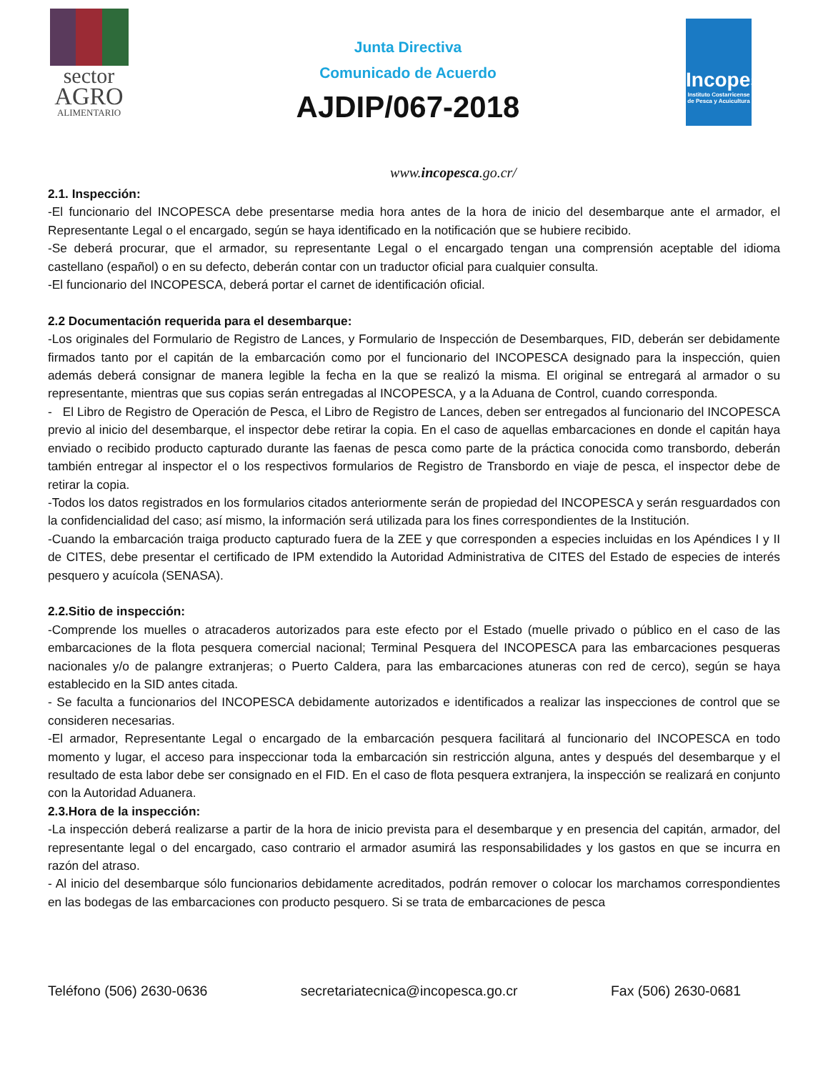sector
AGRO
ALIMENTARIO
Junta Directiva
Comunicado de Acuerdo
AJDIP/067-2018
Incopesca
Instituto Costarricense de Pesca y Acuicultura
www.incopesca.go.cr/
2.1. Inspección:
-El funcionario del INCOPESCA debe presentarse media hora antes de la hora de inicio del desembarque ante el armador, el Representante Legal o el encargado, según se haya identificado en la notificación que se hubiere recibido.
-Se deberá procurar, que el armador, su representante Legal o el encargado tengan una comprensión aceptable del idioma castellano (español) o en su defecto, deberán contar con un traductor oficial para cualquier consulta.
-El funcionario del INCOPESCA, deberá portar el carnet de identificación oficial.
2.2 Documentación requerida para el desembarque:
-Los originales del Formulario de Registro de Lances, y Formulario de Inspección de Desembarques, FID, deberán ser debidamente firmados tanto por el capitán de la embarcación como por el funcionario del INCOPESCA designado para la inspección, quien además deberá consignar de manera legible la fecha en la que se realizó la misma. El original se entregará al armador o su representante, mientras que sus copias serán entregadas al INCOPESCA, y a la Aduana de Control, cuando corresponda.
- El Libro de Registro de Operación de Pesca, el Libro de Registro de Lances, deben ser entregados al funcionario del INCOPESCA previo al inicio del desembarque, el inspector debe retirar la copia. En el caso de aquellas embarcaciones en donde el capitán haya enviado o recibido producto capturado durante las faenas de pesca como parte de la práctica conocida como transbordo, deberán también entregar al inspector el o los respectivos formularios de Registro de Transbordo en viaje de pesca, el inspector debe de retirar la copia.
-Todos los datos registrados en los formularios citados anteriormente serán de propiedad del INCOPESCA y serán resguardados con la confidencialidad del caso; así mismo, la información será utilizada para los fines correspondientes de la Institución.
-Cuando la embarcación traiga producto capturado fuera de la ZEE y que corresponden a especies incluidas en los Apéndices I y II de CITES, debe presentar el certificado de IPM extendido la Autoridad Administrativa de CITES del Estado de especies de interés pesquero y acuícola (SENASA).
2.2.Sitio de inspección:
-Comprende los muelles o atracaderos autorizados para este efecto por el Estado (muelle privado o público en el caso de las embarcaciones de la flota pesquera comercial nacional; Terminal Pesquera del INCOPESCA para las embarcaciones pesqueras nacionales y/o de palangre extranjeras; o Puerto Caldera, para las embarcaciones atuneras con red de cerco), según se haya establecido en la SID antes citada.
- Se faculta a funcionarios del INCOPESCA debidamente autorizados e identificados a realizar las inspecciones de control que se consideren necesarias.
-El armador, Representante Legal o encargado de la embarcación pesquera facilitará al funcionario del INCOPESCA en todo momento y lugar, el acceso para inspeccionar toda la embarcación sin restricción alguna, antes y después del desembarque y el resultado de esta labor debe ser consignado en el FID. En el caso de flota pesquera extranjera, la inspección se realizará en conjunto con la Autoridad Aduanera.
2.3.Hora de la inspección:
-La inspección deberá realizarse a partir de la hora de inicio prevista para el desembarque y en presencia del capitán, armador, del representante legal o del encargado, caso contrario el armador asumirá las responsabilidades y los gastos en que se incurra en razón del atraso.
- Al inicio del desembarque sólo funcionarios debidamente acreditados, podrán remover o colocar los marchamos correspondientes en las bodegas de las embarcaciones con producto pesquero. Si se trata de embarcaciones de pesca
Teléfono (506) 2630-0636 secretariatecnica@incopesca.go.cr Fax (506) 2630-0681